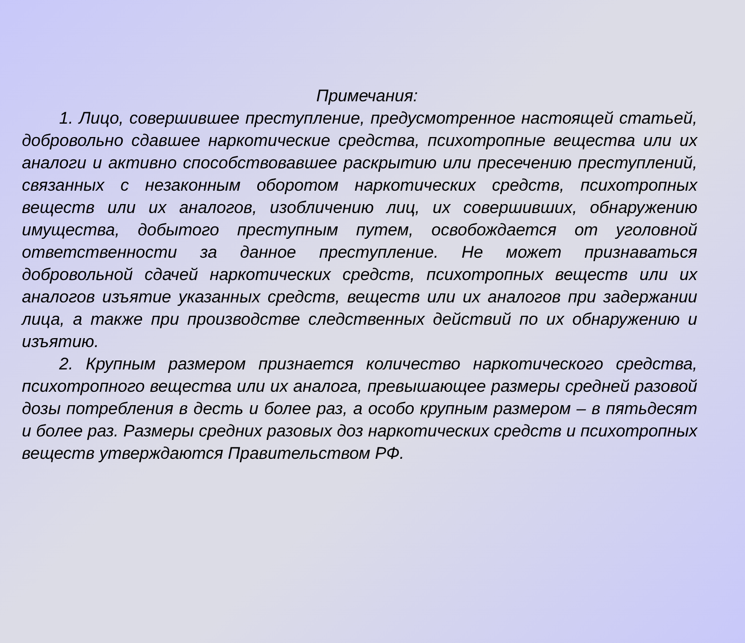Примечания:
1. Лицо, совершившее преступление, предусмотренное настоящей статьей, добровольно сдавшее наркотические средства, психотропные вещества или их аналоги и активно способствовавшее раскрытию или пресечению преступлений, связанных с незаконным оборотом наркотических средств, психотропных веществ или их аналогов, изобличению лиц, их совершивших, обнаружению имущества, добытого преступным путем, освобождается от уголовной ответственности за данное преступление. Не может признаваться добровольной сдачей наркотических средств, психотропных веществ или их аналогов изъятие указанных средств, веществ или их аналогов при задержании лица, а также при производстве следственных действий по их обнаружению и изъятию.
2. Крупным размером признается количество наркотического средства, психотропного вещества или их аналога, превышающее размеры средней разовой дозы потребления в десть и более раз, а особо крупным размером – в пятьдесят и более раз. Размеры средних разовых доз наркотических средств и психотропных веществ утверждаются Правительством РФ.